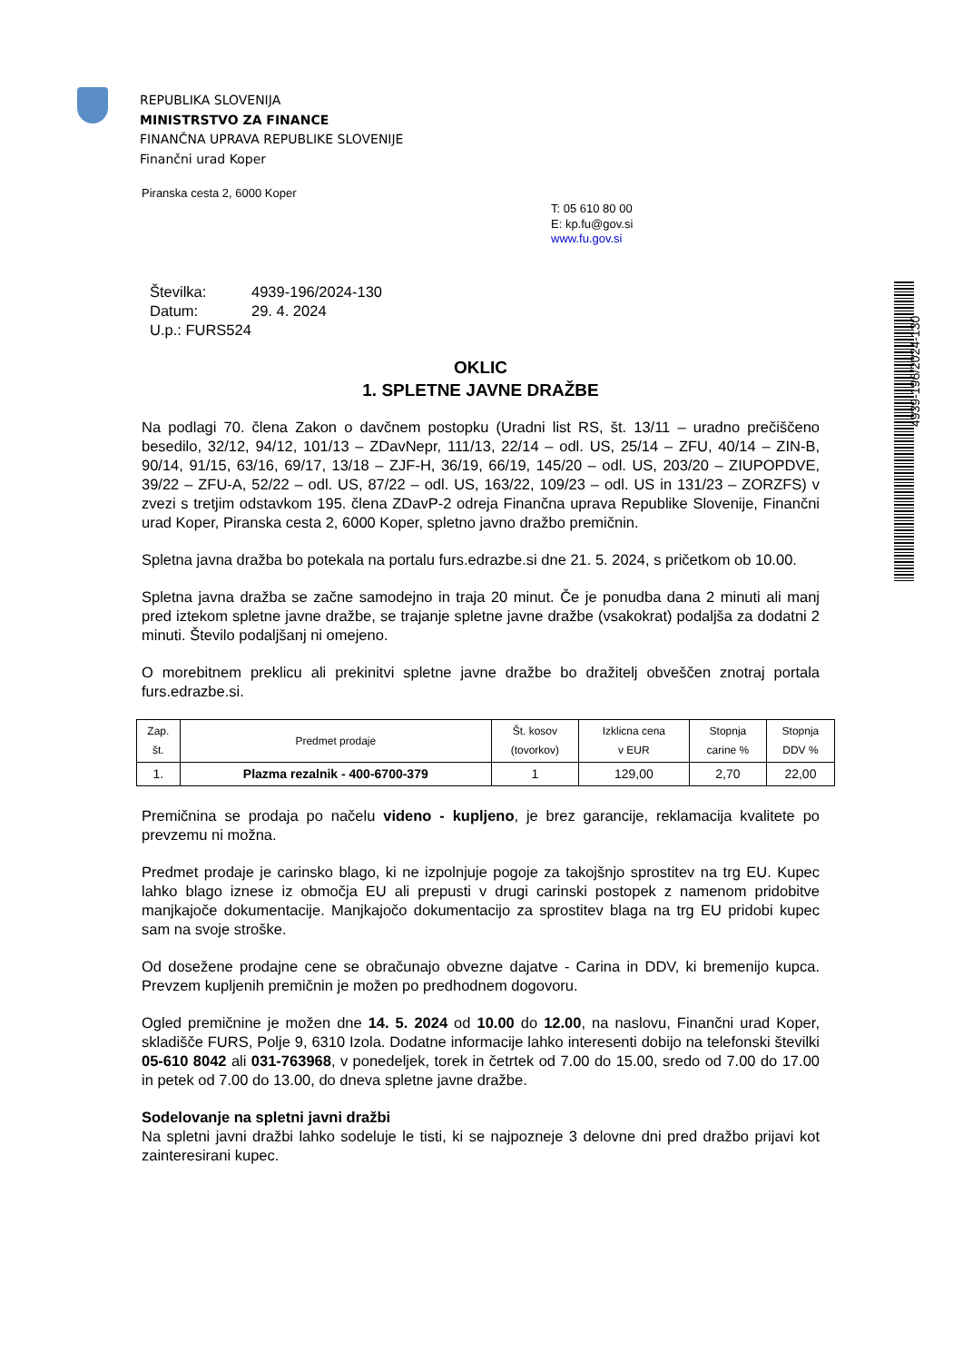REPUBLIKA SLOVENIJA
MINISTRSTVO ZA FINANCE
FINANČNA UPRAVA REPUBLIKE SLOVENIJE
Finančni urad Koper
Piranska cesta 2, 6000 Koper
T: 05 610 80 00
E: kp.fu@gov.si
www.fu.gov.si
Številka: 4939-196/2024-130
Datum: 29. 4. 2024
U.p.: FURS524
4939-196/2024-130
OKLIC
1. SPLETNE JAVNE DRAŽBE
Na podlagi 70. člena Zakon o davčnem postopku (Uradni list RS, št. 13/11 – uradno prečiščeno besedilo, 32/12, 94/12, 101/13 – ZDavNepr, 111/13, 22/14 – odl. US, 25/14 – ZFU, 40/14 – ZIN-B, 90/14, 91/15, 63/16, 69/17, 13/18 – ZJF-H, 36/19, 66/19, 145/20 – odl. US, 203/20 – ZIUPOPDVE, 39/22 – ZFU-A, 52/22 – odl. US, 87/22 – odl. US, 163/22, 109/23 – odl. US in 131/23 – ZORZFS) v zvezi s tretjim odstavkom 195. člena ZDavP-2 odreja Finančna uprava Republike Slovenije, Finančni urad Koper, Piranska cesta 2, 6000 Koper, spletno javno dražbo premičnin.
Spletna javna dražba bo potekala na portalu furs.edrazbe.si dne 21. 5. 2024, s pričetkom ob 10.00.
Spletna javna dražba se začne samodejno in traja 20 minut. Če je ponudba dana 2 minuti ali manj pred iztekom spletne javne dražbe, se trajanje spletne javne dražbe (vsakokrat) podaljša za dodatni 2 minuti. Število podaljšanj ni omejeno.
O morebitnem preklicu ali prekinitvi spletne javne dražbe bo dražitelj obveščen znotraj portala furs.edrazbe.si.
| Zap. št. | Predmet prodaje | Št. kosov (tovorkov) | Izklicna cena v EUR | Stopnja carine % | Stopnja DDV % |
| --- | --- | --- | --- | --- | --- |
| 1. | Plazma rezalnik - 400-6700-379 | 1 | 129,00 | 2,70 | 22,00 |
Premičnina se prodaja po načelu videno - kupljeno, je brez garancije, reklamacija kvalitete po prevzemu ni možna.
Predmet prodaje je carinsko blago, ki ne izpolnjuje pogoje za takojšnjo sprostitev na trg EU. Kupec lahko blago iznese iz območja EU ali prepusti v drugi carinski postopek z namenom pridobitve manjkajoče dokumentacije. Manjkajočo dokumentacijo za sprostitev blaga na trg EU pridobi kupec sam na svoje stroške.
Od dosežene prodajne cene se obračunajo obvezne dajatve - Carina in DDV, ki bremenijo kupca. Prevzem kupljenih premičnin je možen po predhodnem dogovoru.
Ogled premičnine je možen dne 14. 5. 2024 od 10.00 do 12.00, na naslovu, Finančni urad Koper, skladišče FURS, Polje 9, 6310 Izola. Dodatne informacije lahko interesenti dobijo na telefonski številki 05-610 8042 ali 031-763968, v ponedeljek, torek in četrtek od 7.00 do 15.00, sredo od 7.00 do 17.00 in petek od 7.00 do 13.00, do dneva spletne javne dražbe.
Sodelovanje na spletni javni dražbi
Na spletni javni dražbi lahko sodeluje le tisti, ki se najpozneje 3 delovne dni pred dražbo prijavi kot zainteresirani kupec.